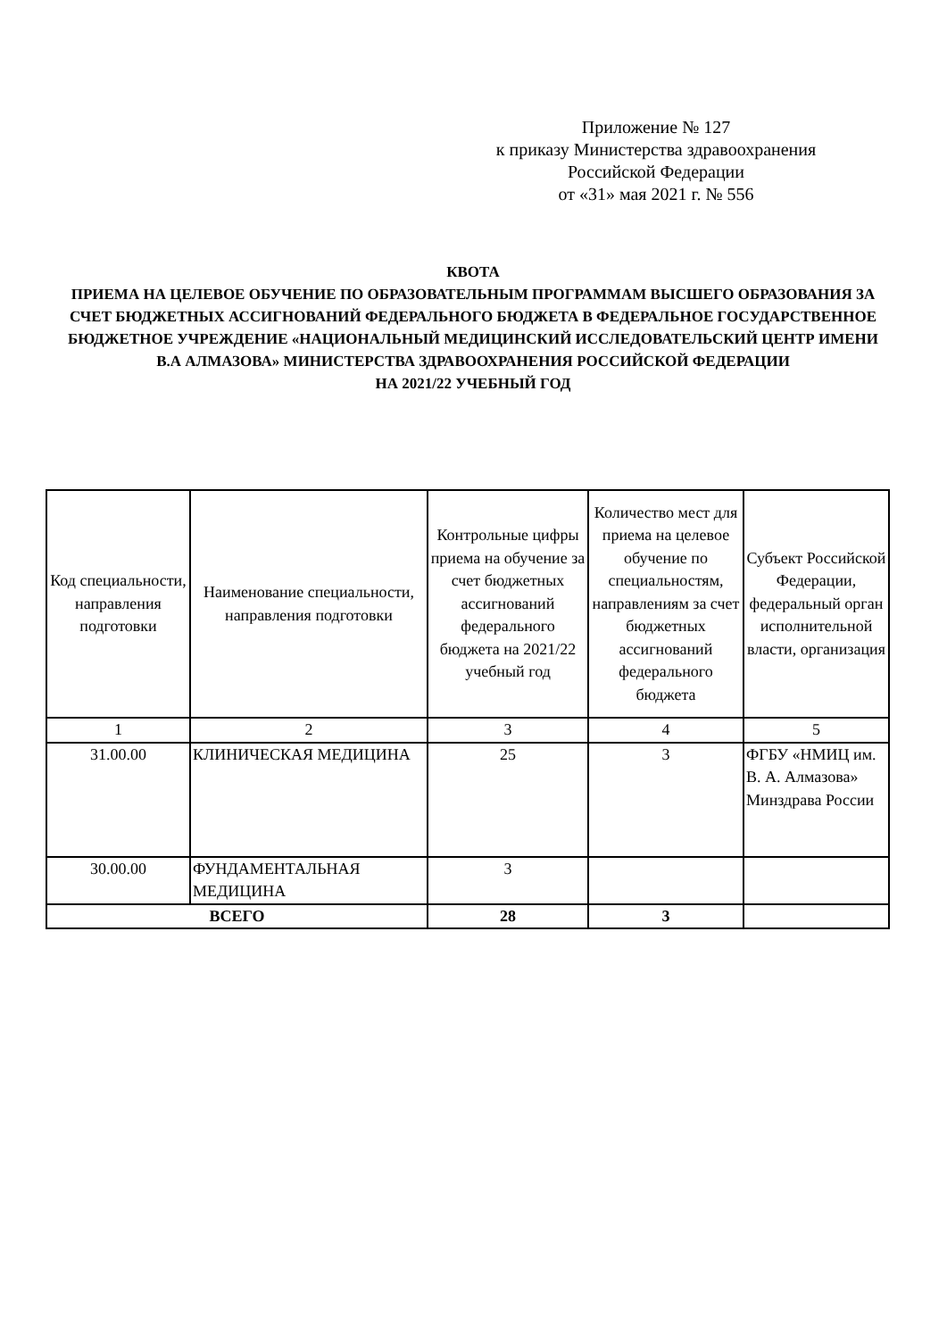Приложение № 127
к приказу Министерства здравоохранения
Российской Федерации
от «31» мая 2021 г. № 556
КВОТА
ПРИЕМА НА ЦЕЛЕВОЕ ОБУЧЕНИЕ ПО ОБРАЗОВАТЕЛЬНЫМ ПРОГРАММАМ ВЫСШЕГО ОБРАЗОВАНИЯ ЗА СЧЕТ БЮДЖЕТНЫХ АССИГНОВАНИЙ ФЕДЕРАЛЬНОГО БЮДЖЕТА В ФЕДЕРАЛЬНОЕ ГОСУДАРСТВЕННОЕ БЮДЖЕТНОЕ УЧРЕЖДЕНИЕ «НАЦИОНАЛЬНЫЙ МЕДИЦИНСКИЙ ИССЛЕДОВАТЕЛЬСКИЙ ЦЕНТР ИМЕНИ В.А АЛМАЗОВА» МИНИСТЕРСТВА ЗДРАВООХРАНЕНИЯ РОССИЙСКОЙ ФЕДЕРАЦИИ
НА 2021/22 УЧЕБНЫЙ ГОД
| Код специальности, направления подготовки | Наименование специальности, направления подготовки | Контрольные цифры приема на обучение за счет бюджетных ассигнований федерального бюджета на 2021/22 учебный год | Количество мест для приема на целевое обучение по специальностям, направлениям за счет бюджетных ассигнований федерального бюджета | Субъект Российской Федерации, федеральный орган исполнительной власти, организация |
| --- | --- | --- | --- | --- |
| 1 | 2 | 3 | 4 | 5 |
| 31.00.00 | КЛИНИЧЕСКАЯ МЕДИЦИНА | 25 | 3 | ФГБУ «НМИЦ им. В. А. Алмазова» Минздрава России |
| 30.00.00 | ФУНДАМЕНТАЛЬНАЯ МЕДИЦИНА | 3 | | |
| ВСЕГО | | 28 | 3 | |